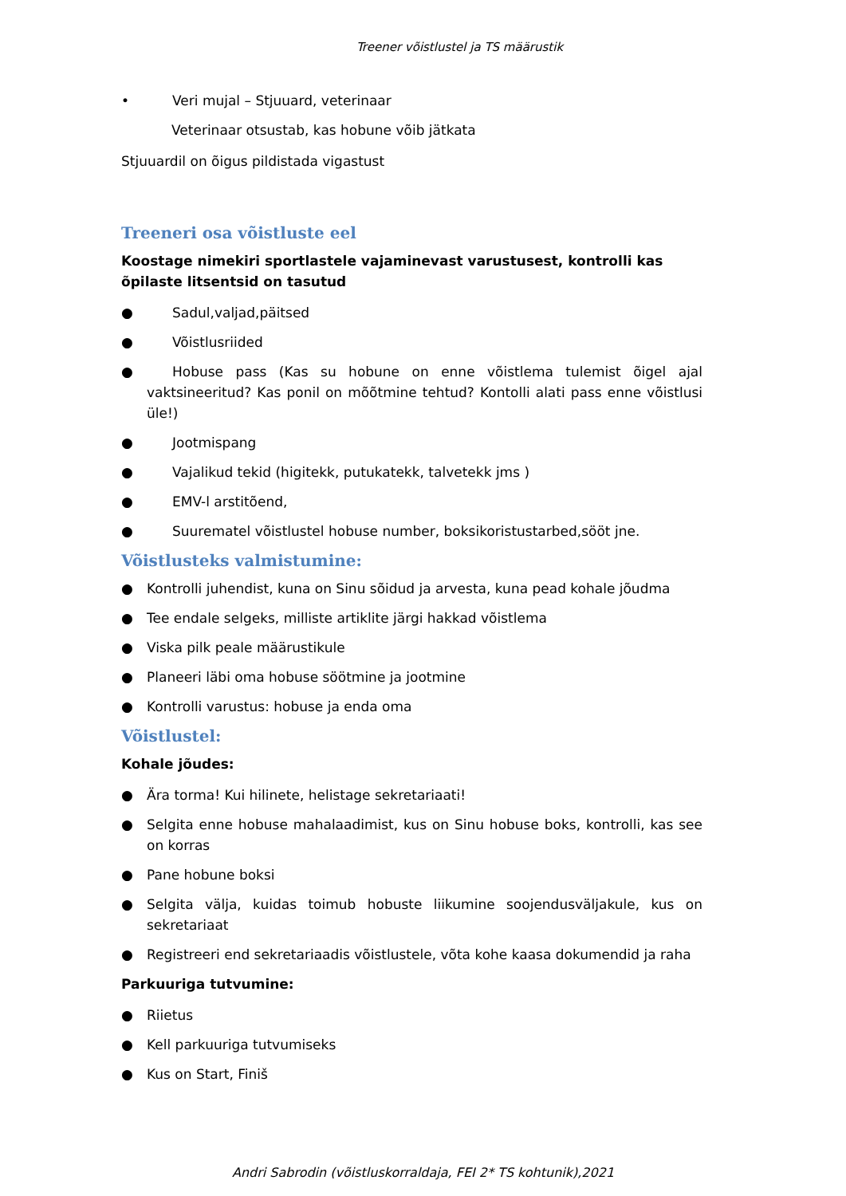Treener võistlustel ja TS määrustik
• Veri mujal – Stjuuard, veterinaar
Veterinaar otsustab, kas hobune võib jätkata
Stjuuardil on õigus pildistada vigastust
Treeneri osa võistluste eel
Koostage nimekiri sportlastele vajaminevast varustusest, kontrolli kas õpilaste litsentsid on tasutud
● Sadul,valjad,päitsed
● Võistlusriided
● Hobuse pass (Kas su hobune on enne võistlema tulemist õigel ajal vaktsineeritud? Kas ponil on mõõtmine tehtud? Kontolli alati pass enne võistlusi üle!)
● Jootmispang
● Vajalikud tekid (higitekk, putukatekk, talvetekk jms )
● EMV-l arstitõend,
● Suurematel võistlustel hobuse number, boksikoristustarbed,sööt jne.
Võistlusteks valmistumine:
● Kontrolli juhendist, kuna on Sinu sõidud ja arvesta, kuna pead kohale jõudma
● Tee endale selgeks, milliste artiklite järgi hakkad võistlema
● Viska pilk peale määrustikule
● Planeeri läbi oma hobuse söötmine ja jootmine
● Kontrolli varustus: hobuse ja enda oma
Võistlustel:
Kohale jõudes:
● Ära torma! Kui hilinete, helistage sekretariaati!
● Selgita enne hobuse mahalaadimist, kus on Sinu hobuse boks, kontrolli, kas see on korras
● Pane hobune boksi
● Selgita välja, kuidas toimub hobuste liikumine soojendusväljakule, kus on sekretariaat
● Registreeri end sekretariaadis võistlustele, võta kohe kaasa dokumendid ja raha
Parkuuriga tutvumine:
● Riietus
● Kell parkuuriga tutvumiseks
● Kus on Start, Finiš
Andri Sabrodin (võistluskorraldaja, FEI 2* TS kohtunik),2021